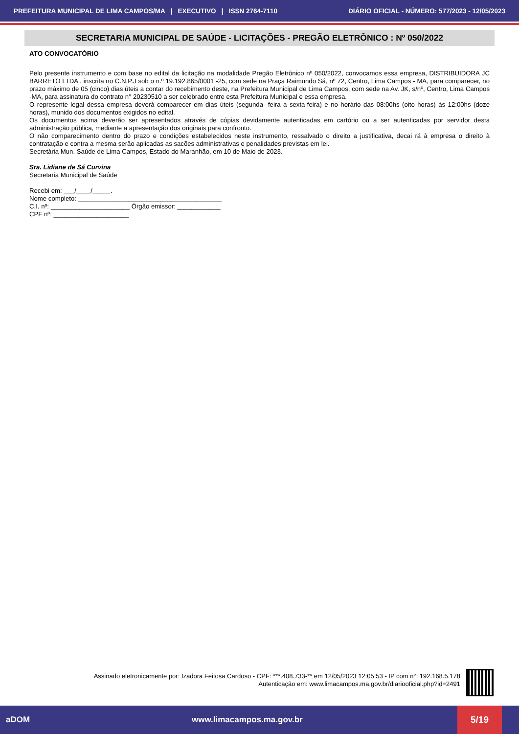PREFEITURA MUNICIPAL DE LIMA CAMPOS/MA | EXECUTIVO | ISSN 2764-7110 DIÁRIO OFICIAL - NÚMERO: 577/2023 - 12/05/2023
SECRETARIA MUNICIPAL DE SAÚDE - LICITAÇÕES - PREGÃO ELETRÔNICO : Nº 050/2022
ATO CONVOCATÓRIO
Pelo presente instrumento e com base no edital da licitação na modalidade Pregão Eletrônico nº 050/2022, convocamos essa empresa, DISTRIBUIDORA JC BARRETO LTDA , inscrita no C.N.P.J sob o n.º 19.192.865/0001 -25, com sede na Praça Raimundo Sá, nº 72, Centro, Lima Campos - MA, para comparecer, no prazo máximo de 05 (cinco) dias úteis a contar do recebimento deste, na Prefeitura Municipal de Lima Campos, com sede na Av. JK, s/nº, Centro, Lima Campos -MA, para assinatura do contrato n° 20230510 a ser celebrado entre esta Prefeitura Municipal e essa empresa.
O represente legal dessa empresa deverá comparecer em dias úteis (segunda -feira a sexta-feira) e no horário das 08:00hs (oito horas) às 12:00hs (doze horas), munido dos documentos exigidos no edital.
Os documentos acima deverão ser apresentados através de cópias devidamente autenticadas em cartório ou a ser autenticadas por servidor desta administração pública, mediante a apresentação dos originais para confronto.
O não comparecimento dentro do prazo e condições estabelecidos neste instrumento, ressalvado o direito a justificativa, decai rá à empresa o direito à contratação e contra a mesma serão aplicadas as sacões administrativas e penalidades previstas em lei.
Secretária Mun. Saúde de Lima Campos, Estado do Maranhão, em 10 de Maio de 2023.
Sra. Lidiane de Sá Curvina
Secretaria Municipal de Saúde
Recebi em: ___/____/_____.
Nome completo: ________________________________________
C.I. nº: ______________________ Órgão emissor: ____________
CPF nº: _____________________
Assinado eletronicamente por: Izadora Feitosa Cardoso - CPF: ***.408.733-** em 12/05/2023 12:05:53 - IP com n°: 192.168.5.178
Autenticação em: www.limacampos.ma.gov.br/diariooficial.php?id=2491
aDOM www.limacampos.ma.gov.br 5/19